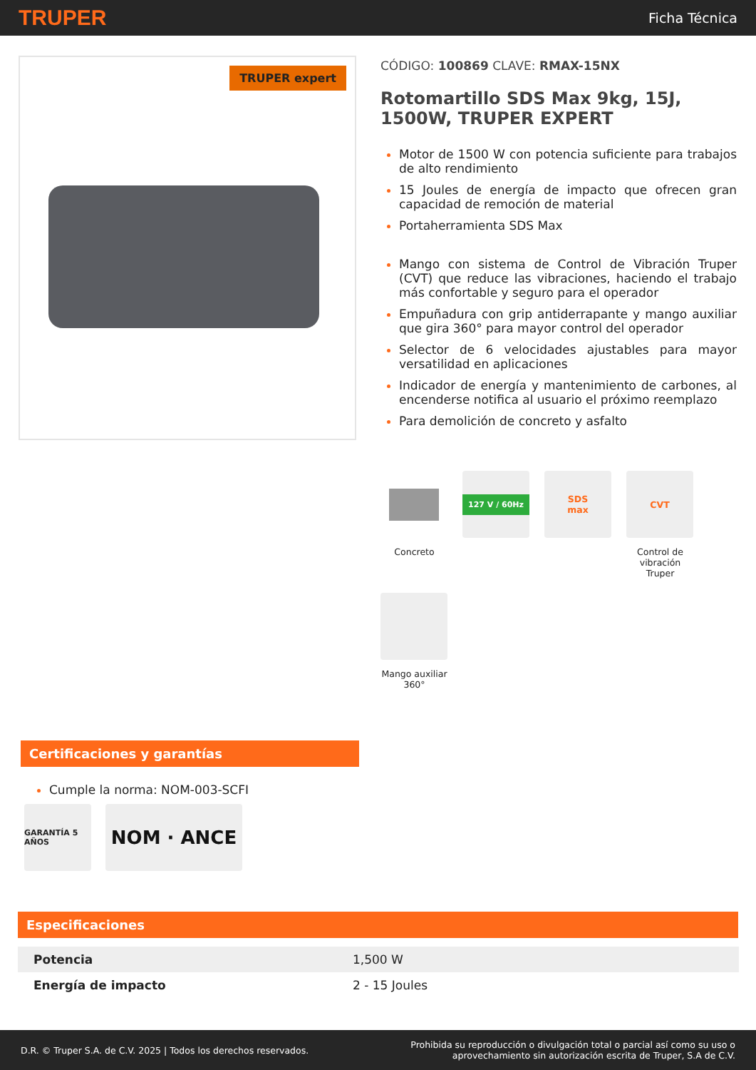TRUPER
Ficha Técnica
TRUPER expert
CÓDIGO: 100869 CLAVE: RMAX-15NX
Rotomartillo SDS Max 9kg, 15J, 1500W, TRUPER EXPERT
Motor de 1500 W con potencia suficiente para trabajos de alto rendimiento
15 Joules de energía de impacto que ofrecen gran capacidad de remoción de material
Portaherramienta SDS Max
Mango con sistema de Control de Vibración Truper (CVT) que reduce las vibraciones, haciendo el trabajo más confortable y seguro para el operador
Empuñadura con grip antiderrapante y mango auxiliar que gira 360° para mayor control del operador
Selector de 6 velocidades ajustables para mayor versatilidad en aplicaciones
Indicador de energía y mantenimiento de carbones, al encenderse notifica al usuario el próximo reemplazo
Para demolición de concreto y asfalto
Concreto
127 V / 60Hz
SDS
max
CVT
Control de vibración Truper
Mango auxiliar 360°
Certificaciones y garantías
Cumple la norma: NOM-003-SCFI
GARANTÍA 5 AÑOS
NOM · ANCE
Especificaciones
| Potencia | 1,500 W |
| Energía de impacto | 2 - 15 Joules |
D.R. © Truper S.A. de C.V. 2025 | Todos los derechos reservados.
Prohibida su reproducción o divulgación total o parcial así como su uso o
aprovechamiento sin autorización escrita de Truper, S.A de C.V.